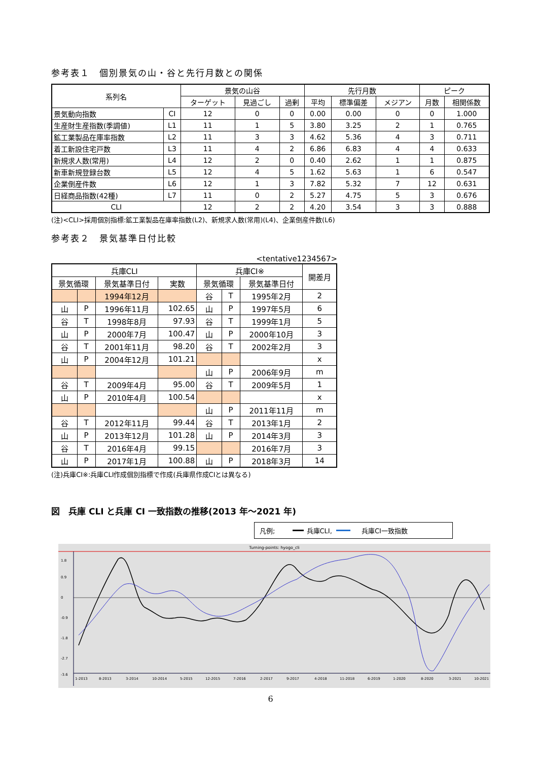参考表１　個別景気の山・谷と先行月数との関係
| 系列名 | | 景気の山谷 | | | 先行月数 | | | ピーク | |
| --- | --- | --- | --- | --- | --- | --- | --- | --- | --- |
| | | ターゲット | 見過ごし | 過剰 | 平均 | 標準偏差 | メジアン | 月数 | 相関係数 |
| 景気動向指数 | CI | 12 | 0 | 0 | 0.00 | 0.00 | 0 | 0 | 1.000 |
| 生産財生産指数(季調値) | L1 | 11 | 1 | 5 | 3.80 | 3.25 | 2 | 1 | 0.765 |
| 鉱工業製品在庫率指数 | L2 | 11 | 3 | 3 | 4.62 | 5.36 | 4 | 3 | 0.711 |
| 着工新設住宅戸数 | L3 | 11 | 4 | 2 | 6.86 | 6.83 | 4 | 4 | 0.633 |
| 新規求人数(常用) | L4 | 12 | 2 | 0 | 0.40 | 2.62 | 1 | 1 | 0.875 |
| 新車新規登録台数 | L5 | 12 | 4 | 5 | 1.62 | 5.63 | 1 | 6 | 0.547 |
| 企業倒産件数 | L6 | 12 | 1 | 3 | 7.82 | 5.32 | 7 | 12 | 0.631 |
| 日経商品指数(42種) | L7 | 11 | 0 | 2 | 5.27 | 4.75 | 5 | 3 | 0.676 |
| CLI | | 12 | 2 | 2 | 4.20 | 3.54 | 3 | 3 | 0.888 |
(注)<CLI>採用個別指標:鉱工業製品在庫率指数(L2)、新規求人数(常用)(L4)、企業倒産件数(L6)
参考表２　景気基準日付比較
<tentative1234567>
| 兵庫CLI | | | | 兵庫CI※ | | | 開差月 |
| --- | --- | --- | --- | --- | --- | --- | --- |
| 景気循環 | | 景気基準日付 | 実数 | 景気循環 | | 景気基準日付 | |
| | | 1994年12月 | | 谷 | T | 1995年2月 | 2 |
| 山 | P | 1996年11月 | 102.65 | 山 | P | 1997年5月 | 6 |
| 谷 | T | 1998年8月 | 97.93 | 谷 | T | 1999年1月 | 5 |
| 山 | P | 2000年7月 | 100.47 | 山 | P | 2000年10月 | 3 |
| 谷 | T | 2001年11月 | 98.20 | 谷 | T | 2002年2月 | 3 |
| 山 | P | 2004年12月 | 101.21 | | | | x |
| | | | | 山 | P | 2006年9月 | m |
| 谷 | T | 2009年4月 | 95.00 | 谷 | T | 2009年5月 | 1 |
| 山 | P | 2010年4月 | 100.54 | | | | x |
| | | | | 山 | P | 2011年11月 | m |
| 谷 | T | 2012年11月 | 99.44 | 谷 | T | 2013年1月 | 2 |
| 山 | P | 2013年12月 | 101.28 | 山 | P | 2014年3月 | 3 |
| 谷 | T | 2016年4月 | 99.15 | | | 2016年7月 | 3 |
| 山 | P | 2017年1月 | 100.88 | 山 | P | 2018年3月 | 14 |
(注)兵庫CI※:兵庫CLI作成個別指標で作成(兵庫県作成CIとは異なる)
図　兵庫 CLI と兵庫 CI 一致指数の推移(2013 年～2021 年)
凡例; 兵庫CLI, 兵庫CI一致指数
Turning-points: hyogo_cli
1.8
0.9
0
-0.9
-1.8
-2.7
-3.6
1-2013
8-2013
3-2014
10-2014
5-2015
12-2015
7-2016
2-2017
9-2017
4-2018
11-2018
6-2019
1-2020
8-2020
3-2021
10-2021
6